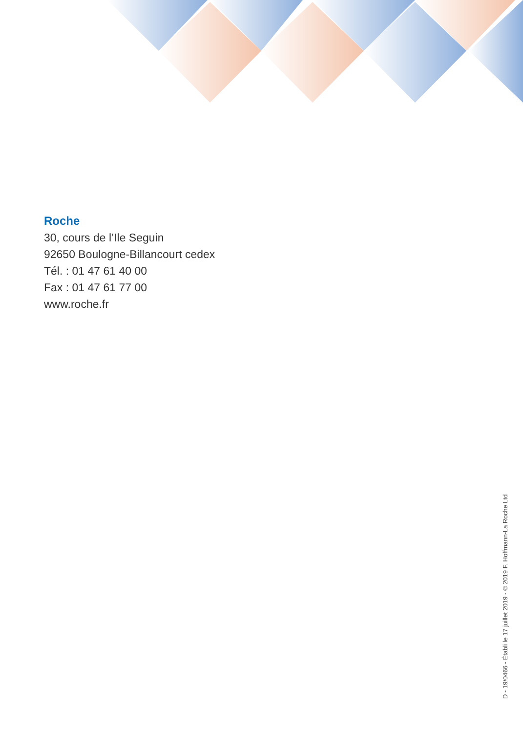Roche
30, cours de l’Ile Seguin
92650 Boulogne-Billancourt cedex
Tél. : 01 47 61 40 00
Fax : 01 47 61 77 00
www.roche.fr
D - 19/0466 - Établi le 17 juillet 2019 - © 2019 F. Hoffmann-La Roche Ltd